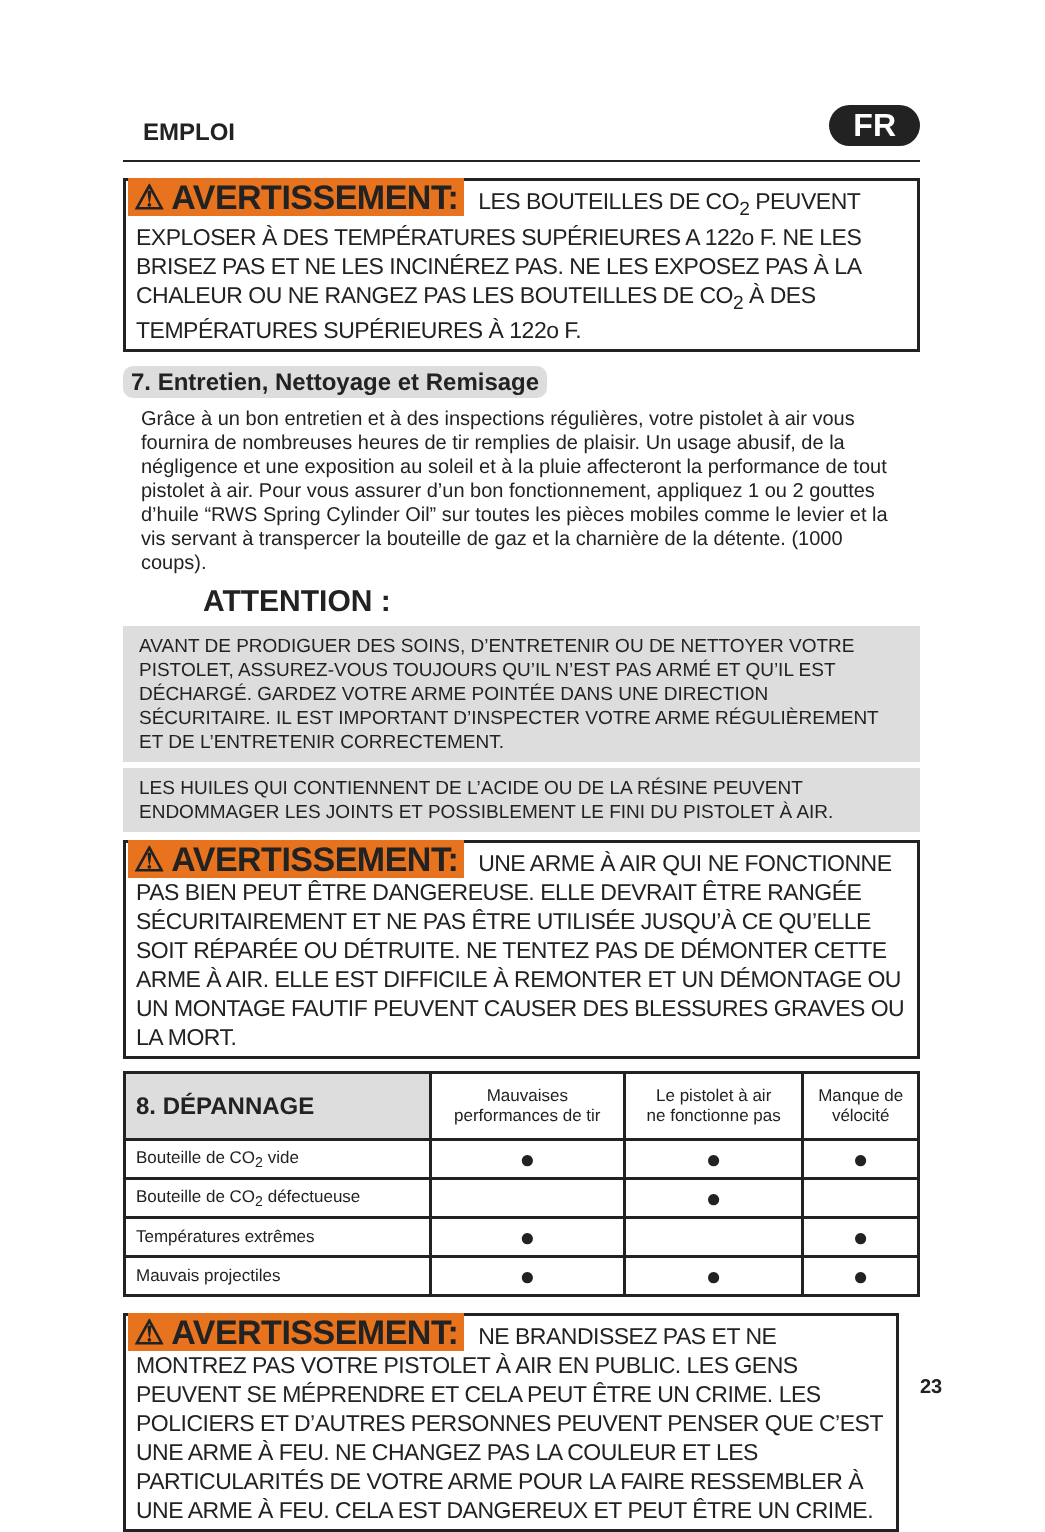EMPLOI FR
⚠ AVERTISSEMENT: LES BOUTEILLES DE CO<sub>2</sub> PEUVENT EXPLOSER À DES TEMPÉRATURES SUPÉRIEURES A 122o F. NE LES BRISEZ PAS ET NE LES INCINÉREZ PAS. NE LES EXPOSEZ PAS À LA CHALEUR OU NE RANGEZ PAS LES BOUTEILLES DE CO<sub>2</sub> À DES TEMPÉRATURES SUPÉRIEURES À 122o F.
7. Entretien, Nettoyage et Remisage
Grâce à un bon entretien et à des inspections régulières, votre pistolet à air vous fournira de nombreuses heures de tir remplies de plaisir. Un usage abusif, de la négligence et une exposition au soleil et à la pluie affecteront la performance de tout pistolet à air. Pour vous assurer d’un bon fonctionnement, appliquez 1 ou 2 gouttes d’huile “RWS Spring Cylinder Oil” sur toutes les pièces mobiles comme le levier et la vis servant à transpercer la bouteille de gaz et la charnière de la détente. (1000 coups).
ATTENTION :
AVANT DE PRODIGUER DES SOINS, D’ENTRETENIR OU DE NETTOYER VOTRE PISTOLET, ASSUREZ-VOUS TOUJOURS QU’IL N’EST PAS ARMÉ ET QU’IL EST DÉCHARGÉ. GARDEZ VOTRE ARME POINTÉE DANS UNE DIRECTION SÉCURITAIRE. IL EST IMPORTANT D’INSPECTER VOTRE ARME RÉGULIÈREMENT ET DE L’ENTRETENIR CORRECTEMENT.
LES HUILES QUI CONTIENNENT DE L’ACIDE OU DE LA RÉSINE PEUVENT ENDOMMAGER LES JOINTS ET POSSIBLEMENT LE FINI DU PISTOLET À AIR.
⚠ AVERTISSEMENT: UNE ARME À AIR QUI NE FONCTIONNE PAS BIEN PEUT ÊTRE DANGEREUSE. ELLE DEVRAIT ÊTRE RANGÉE SÉCURITAIREMENT ET NE PAS ÊTRE UTILISÉE JUSQU’À CE QU’ELLE SOIT RÉPARÉE OU DÉTRUITE. NE TENTEZ PAS DE DÉMONTER CETTE ARME À AIR. ELLE EST DIFFICILE À REMONTER ET UN DÉMONTAGE OU UN MONTAGE FAUTIF PEUVENT CAUSER DES BLESSURES GRAVES OU LA MORT.
| 8. DÉPANNAGE | Mauvaises performances de tir | Le pistolet à air ne fonctionne pas | Manque de vélocité |
| --- | --- | --- | --- |
| Bouteille de CO<sub>2</sub> vide | ● | ● | ● |
| Bouteille de CO<sub>2</sub> défectueuse | | ● | |
| Températures extrêmes | ● | | ● |
| Mauvais projectiles | ● | ● | ● |
⚠ AVERTISSEMENT: NE BRANDISSEZ PAS ET NE MONTREZ PAS VOTRE PISTOLET À AIR EN PUBLIC. LES GENS PEUVENT SE MÉPRENDRE ET CELA PEUT ÊTRE UN CRIME. LES POLICIERS ET D’AUTRES PERSONNES PEUVENT PENSER QUE C’EST UNE ARME À FEU. NE CHANGEZ PAS LA COULEUR ET LES PARTICULARITÉS DE VOTRE ARME POUR LA FAIRE RESSEMBLER À UNE ARME À FEU. CELA EST DANGEREUX ET PEUT ÊTRE UN CRIME.
23